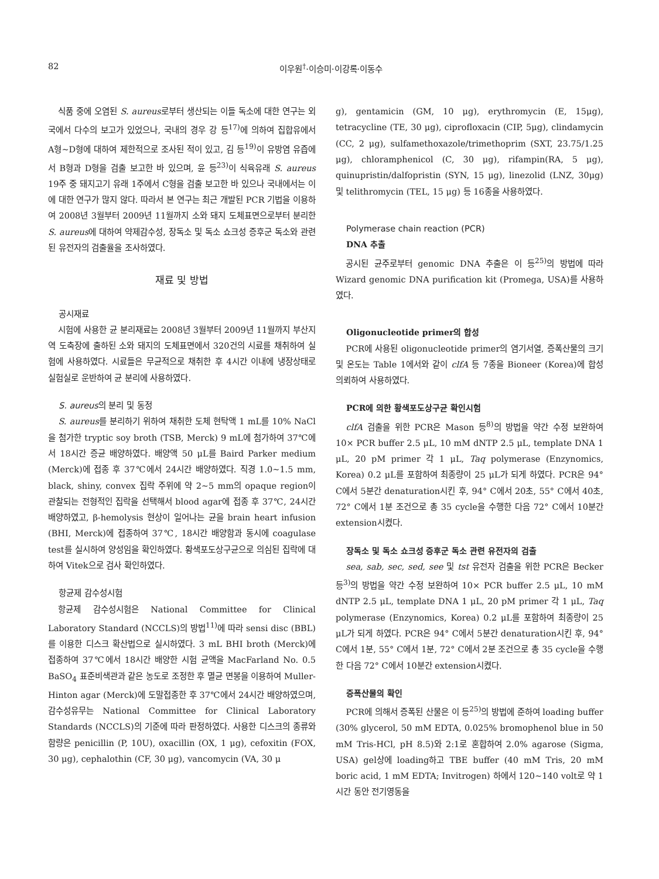82 이우원<sup>†</sup>·이승미·이강록·이동수
식품 중에 오염된 S. aureus로부터 생산되는 이들 독소에 대한 연구는 외국에서 다수의 보고가 있었으나, 국내의 경우 강 등<sup>17)</sup>에 의하여 집합유에서 A형~D형에 대하여 제한적으로 조사된 적이 있고, 김 등<sup>19)</sup>이 유방염 유즙에서 B형과 D형을 검출 보고한 바 있으며, 윤 등<sup>23)</sup>이 식육유래 S. aureus 19주 중 돼지고기 유래 1주에서 C형을 검출 보고한 바 있으나 국내에서는 이에 대한 연구가 많지 않다. 따라서 본 연구는 최근 개발된 PCR 기법을 이용하여 2008년 3월부터 2009년 11월까지 소와 돼지 도체표면으로부터 분리한 S. aureus에 대하여 약제감수성, 장독소 및 독소 쇼크성 증후군 독소와 관련된 유전자의 검출율을 조사하였다.
재료 및 방법
공시재료
시험에 사용한 균 분리재료는 2008년 3월부터 2009년 11월까지 부산지역 도축장에 출하된 소와 돼지의 도체표면에서 320건의 시료를 채취하여 실험에 사용하였다. 시료들은 무균적으로 채취한 후 4시간 이내에 냉장상태로 실험실로 운반하여 균 분리에 사용하였다.
S. aureus의 분리 및 동정
S. aureus를 분리하기 위하여 채취한 도체 현탁액 1 mL를 10% NaCl을 첨가한 tryptic soy broth (TSB, Merck) 9 mL에 첨가하여 37℃에서 18시간 증균 배양하였다. 배양액 50 μL를 Baird Parker medium (Merck)에 접종 후 37℃에서 24시간 배양하였다. 직경 1.0~1.5 mm, black, shiny, convex 집락 주위에 약 2~5 mm의 opaque region이 관찰되는 전형적인 집락을 선택해서 blood agar에 접종 후 37℃, 24시간 배양하였고, β-hemolysis 현상이 일어나는 균을 brain heart infusion (BHI, Merck)에 접종하여 37℃, 18시간 배양함과 동시에 coagulase test를 실시하여 양성임을 확인하였다. 황색포도상구균으로 의심된 집락에 대하여 Vitek으로 검사 확인하였다.
항균제 감수성시험
항균제 감수성시험은 National Committee for Clinical Laboratory Standard (NCCLS)의 방법<sup>11)</sup>에 따라 sensi disc (BBL)를 이용한 디스크 확산법으로 실시하였다. 3 mL BHI broth (Merck)에 접종하여 37℃에서 18시간 배양한 시험 균액을 MacFarland No. 0.5 BaSO<sub>4</sub> 표준비색관과 같은 농도로 조정한 후 멸균 면봉을 이용하여 Muller-Hinton agar (Merck)에 도말접종한 후 37℃에서 24시간 배양하였으며, 감수성유무는 National Committee for Clinical Laboratory Standards (NCCLS)의 기준에 따라 판정하였다. 사용한 디스크의 종류와 함량은 penicillin (P, 10U), oxacillin (OX, 1 μg), cefoxitin (FOX, 30 μg), cephalothin (CF, 30 μg), vancomycin (VA, 30 μ
g), gentamicin (GM, 10 μg), erythromycin (E, 15μg), tetracycline (TE, 30 μg), ciprofloxacin (CIP, 5μg), clindamycin (CC, 2 μg), sulfamethoxazole/trimethoprim (SXT, 23.75/1.25 μg), chloramphenicol (C, 30 μg), rifampin(RA, 5 μg), quinupristin/dalfopristin (SYN, 15 μg), linezolid (LNZ, 30μg) 및 telithromycin (TEL, 15 μg) 등 16종을 사용하였다.
Polymerase chain reaction (PCR)
DNA 추출
공시된 균주로부터 genomic DNA 추출은 이 등<sup>25)</sup>의 방법에 따라 Wizard genomic DNA purification kit (Promega, USA)를 사용하였다.
Oligonucleotide primer의 합성
PCR에 사용된 oligonucleotide primer의 염기서열, 증폭산물의 크기 및 온도는 Table 1에서와 같이 clfA 등 7종을 Bioneer (Korea)에 합성 의뢰하여 사용하였다.
PCR에 의한 황색포도상구균 확인시험
clfA 검출을 위한 PCR은 Mason 등<sup>8)</sup>의 방법을 약간 수정 보완하여 10× PCR buffer 2.5 μL, 10 mM dNTP 2.5 μL, template DNA 1 μL, 20 pM primer 각 1 μL, Taq polymerase (Enzynomics, Korea) 0.2 μL를 포함하여 최종량이 25 μL가 되게 하였다. PCR은 94° C에서 5분간 denaturation시킨 후, 94° C에서 20초, 55° C에서 40초, 72° C에서 1분 조건으로 총 35 cycle을 수행한 다음 72° C에서 10분간 extension시켰다.
장독소 및 독소 쇼크성 증후군 독소 관련 유전자의 검출
sea, sab, sec, sed, see 및 tst 유전자 검출을 위한 PCR은 Becker 등<sup>3)</sup>의 방법을 약간 수정 보완하여 10× PCR buffer 2.5 μL, 10 mM dNTP 2.5 μL, template DNA 1 μL, 20 pM primer 각 1 μL, Taq polymerase (Enzynomics, Korea) 0.2 μL를 포함하여 최종량이 25 μL가 되게 하였다. PCR은 94° C에서 5분간 denaturation시킨 후, 94° C에서 1분, 55° C에서 1분, 72° C에서 2분 조건으로 총 35 cycle을 수행한 다음 72° C에서 10분간 extension시켰다.
증폭산물의 확인
PCR에 의해서 증폭된 산물은 이 등<sup>25)</sup>의 방법에 준하여 loading buffer (30% glycerol, 50 mM EDTA, 0.025% bromophenol blue in 50 mM Tris-HCl, pH 8.5)와 2:1로 혼합하여 2.0% agarose (Sigma, USA) gel상에 loading하고 TBE buffer (40 mM Tris, 20 mM boric acid, 1 mM EDTA; Invitrogen) 하에서 120~140 volt로 약 1시간 동안 전기영동을